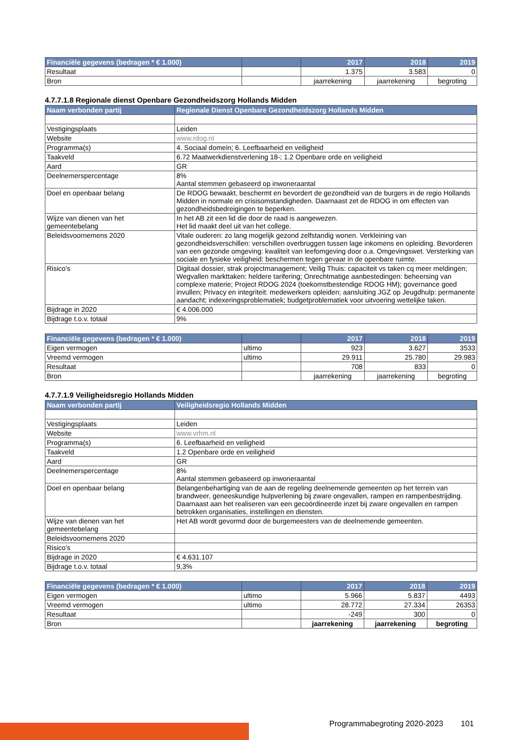| Financiële gegevens (bedragen * € 1.000) | | 2017 | 2018 | 2019 |
| --- | --- | --- | --- | --- |
| Resultaat | | 1.375 | 3.583 | 0 |
| Bron | | jaarrekening | jaarrekening | begroting |
4.7.7.1.8 Regionale dienst Openbare Gezondheidszorg Hollands Midden
| Naam verbonden partij | Regionale Dienst Openbare Gezondheidszorg Hollands Midden |
| --- | --- |
| Vestigingsplaats | Leiden |
| Website | www.rdog.nl |
| Programma(s) | 4. Sociaal domein; 6. Leefbaarheid en veiligheid |
| Taakveld | 6.72 Maatwerkdienstverlening 18-; 1.2 Openbare orde en veiligheid |
| Aard | GR |
| Deelnemerspercentage | 8% Aantal stemmen gebaseerd op inwoneraantal |
| Doel en openbaar belang | De RDOG bewaakt, beschermt en bevordert de gezondheid van de burgers in de regio Hollands Midden in normale en crisisomstandigheden. Daarnaast zet de RDOG in om effecten van gezondheidsbedreigingen te beperken. |
| Wijze van dienen van het gemeentebelang | In het AB zit een lid die door de raad is aangewezen. Het lid maakt deel uit van het college. |
| Beleidsvoornemens 2020 | Vitale ouderen: zo lang mogelijk gezond zelfstandig wonen. Verkleining van gezondheidsverschillen: verschillen overbruggen tussen lage inkomens en opleiding. Bevorderen van een gezonde omgeving: kwaliteit van leefomgeving door o.a. Omgevingswet. Versterking van sociale en fysieke veiligheid: beschermen tegen gevaar in de openbare ruimte. |
| Risico's | Digitaal dossier, strak projectmanagement; Veilig Thuis: capaciteit vs taken cq meer meldingen; Wegvallen markttaken: heldere tarifering; Onrechtmatige aanbestedingen: beheersing van complexe materie; Project RDOG 2024 (toekomstbestendige RDOG HM); governance goed invullen; Privacy en integriteit: medewerkers opleiden; aansluiting JGZ op Jeugdhulp: permanente aandacht; indexeringsproblematiek; budgetproblematiek voor uitvoering wettelijke taken. |
| Bijdrage in 2020 | € 4.006.000 |
| Bijdrage t.o.v. totaal | 9% |
| Financiële gegevens (bedragen * € 1.000) | | 2017 | 2018 | 2019 |
| --- | --- | --- | --- | --- |
| Eigen vermogen | ultimo | 923 | 3.627 | 3533 |
| Vreemd vermogen | ultimo | 29.911 | 25.780 | 29.983 |
| Resultaat | | 708 | 833 | 0 |
| Bron | | jaarrekening | jaarrekening | begroting |
4.7.7.1.9 Veiligheidsregio Hollands Midden
| Naam verbonden partij | Veiligheidsregio Hollands Midden |
| --- | --- |
| Vestigingsplaats | Leiden |
| Website | www.vrhm.nl |
| Programma(s) | 6. Leefbaarheid en veiligheid |
| Taakveld | 1.2 Openbare orde en veiligheid |
| Aard | GR |
| Deelnemerspercentage | 8% Aantal stemmen gebaseerd op inwoneraantal |
| Doel en openbaar belang | Belangenbehartiging van de aan de regeling deelnemende gemeenten op het terrein van brandweer, geneeskundige hulpverlening bij zware ongevallen, rampen en rampenbestrijding. Daarnaast aan het realiseren van een gecoördineerde inzet bij zware ongevallen en rampen betrokken organisaties, instellingen en diensten. |
| Wijze van dienen van het gemeentebelang | Het AB wordt gevormd door de burgemeesters van de deelnemende gemeenten. |
| Beleidsvoornemens 2020 | |
| Risico's | |
| Bijdrage in 2020 | € 4.631.107 |
| Bijdrage t.o.v. totaal | 9,3% |
| Financiële gegevens (bedragen * € 1.000) | | 2017 | 2018 | 2019 |
| --- | --- | --- | --- | --- |
| Eigen vermogen | ultimo | 5.966 | 5.837 | 4493 |
| Vreemd vermogen | ultimo | 28.772 | 27.334 | 26353 |
| Resultaat | | -249 | 300 | 0 |
| Bron | | jaarrekening | jaarrekening | begroting |
Programmabegroting 2020-2023 101